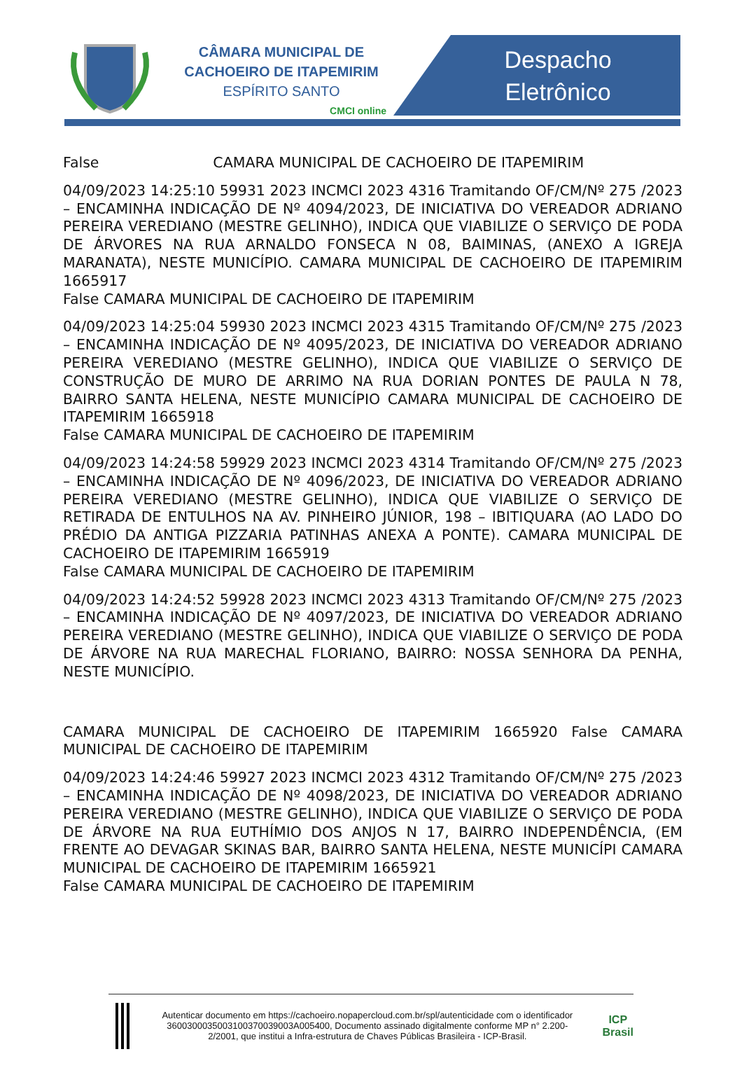CÂMARA MUNICIPAL DE
CACHOEIRO DE ITAPEMIRIM
ESPÍRITO SANTO
CMCI online
Despacho
Eletrônico
False CAMARA MUNICIPAL DE CACHOEIRO DE ITAPEMIRIM
04/09/2023 14:25:10 59931 2023 INCMCI 2023 4316 Tramitando OF/CM/Nº 275 /2023 – ENCAMINHA INDICAÇÃO DE Nº 4094/2023, DE INICIATIVA DO VEREADOR ADRIANO PEREIRA VEREDIANO (MESTRE GELINHO), INDICA QUE VIABILIZE O SERVIÇO DE PODA DE ÁRVORES NA RUA ARNALDO FONSECA N 08, BAIMINAS, (ANEXO A IGREJA MARANATA), NESTE MUNICÍPIO. CAMARA MUNICIPAL DE CACHOEIRO DE ITAPEMIRIM 1665917
False CAMARA MUNICIPAL DE CACHOEIRO DE ITAPEMIRIM
04/09/2023 14:25:04 59930 2023 INCMCI 2023 4315 Tramitando OF/CM/Nº 275 /2023 – ENCAMINHA INDICAÇÃO DE Nº 4095/2023, DE INICIATIVA DO VEREADOR ADRIANO PEREIRA VEREDIANO (MESTRE GELINHO), INDICA QUE VIABILIZE O SERVIÇO DE CONSTRUÇÃO DE MURO DE ARRIMO NA RUA DORIAN PONTES DE PAULA N 78, BAIRRO SANTA HELENA, NESTE MUNICÍPIO CAMARA MUNICIPAL DE CACHOEIRO DE ITAPEMIRIM 1665918
False CAMARA MUNICIPAL DE CACHOEIRO DE ITAPEMIRIM
04/09/2023 14:24:58 59929 2023 INCMCI 2023 4314 Tramitando OF/CM/Nº 275 /2023 – ENCAMINHA INDICAÇÃO DE Nº 4096/2023, DE INICIATIVA DO VEREADOR ADRIANO PEREIRA VEREDIANO (MESTRE GELINHO), INDICA QUE VIABILIZE O SERVIÇO DE RETIRADA DE ENTULHOS NA AV. PINHEIRO JÚNIOR, 198 – IBITIQUARA (AO LADO DO PRÉDIO DA ANTIGA PIZZARIA PATINHAS ANEXA A PONTE). CAMARA MUNICIPAL DE CACHOEIRO DE ITAPEMIRIM 1665919
False CAMARA MUNICIPAL DE CACHOEIRO DE ITAPEMIRIM
04/09/2023 14:24:52 59928 2023 INCMCI 2023 4313 Tramitando OF/CM/Nº 275 /2023 – ENCAMINHA INDICAÇÃO DE Nº 4097/2023, DE INICIATIVA DO VEREADOR ADRIANO PEREIRA VEREDIANO (MESTRE GELINHO), INDICA QUE VIABILIZE O SERVIÇO DE PODA DE ÁRVORE NA RUA MARECHAL FLORIANO, BAIRRO: NOSSA SENHORA DA PENHA, NESTE MUNICÍPIO.
CAMARA MUNICIPAL DE CACHOEIRO DE ITAPEMIRIM 1665920 False CAMARA MUNICIPAL DE CACHOEIRO DE ITAPEMIRIM
04/09/2023 14:24:46 59927 2023 INCMCI 2023 4312 Tramitando OF/CM/Nº 275 /2023 – ENCAMINHA INDICAÇÃO DE Nº 4098/2023, DE INICIATIVA DO VEREADOR ADRIANO PEREIRA VEREDIANO (MESTRE GELINHO), INDICA QUE VIABILIZE O SERVIÇO DE PODA DE ÁRVORE NA RUA EUTHÍMIO DOS ANJOS N 17, BAIRRO INDEPENDÊNCIA, (EM FRENTE AO DEVAGAR SKINAS BAR, BAIRRO SANTA HELENA, NESTE MUNICÍPI CAMARA MUNICIPAL DE CACHOEIRO DE ITAPEMIRIM 1665921
False CAMARA MUNICIPAL DE CACHOEIRO DE ITAPEMIRIM
Autenticar documento em https://cachoeiro.nopapercloud.com.br/spl/autenticidade com o identificador 360030003500310037003900​3A005400, Documento assinado digitalmente conforme MP n° 2.200-2/2001, que institui a Infra-estrutura de Chaves Públicas Brasileira - ICP-Brasil.
ICP
Brasil